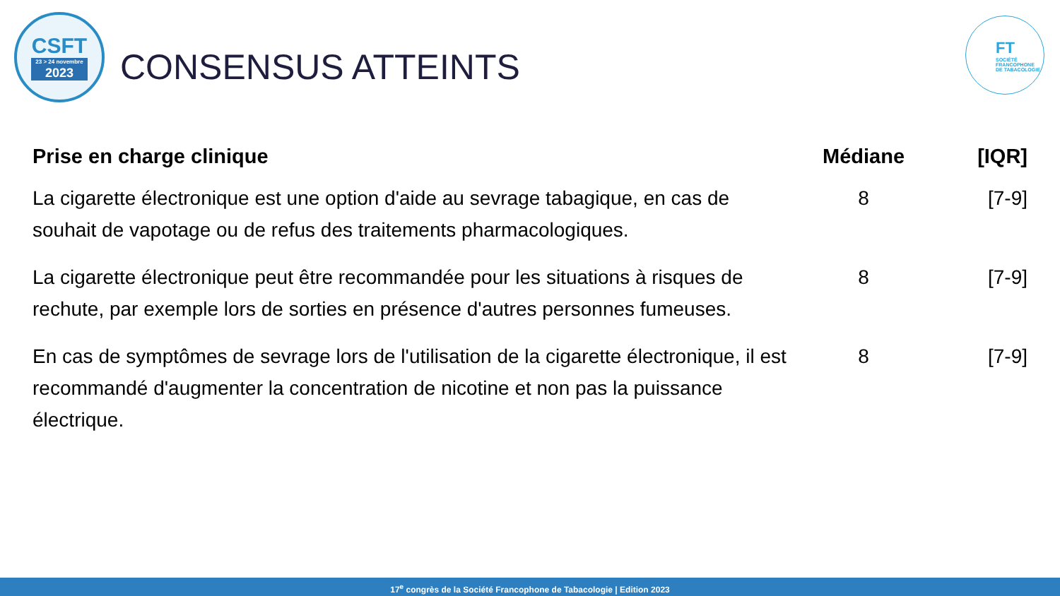CSFT
23 > 24 novembre
2023
CONSENSUS ATTEINTS
FT
SOCIÉTÉ
FRANCOPHONE
DE TABACOLOGIE
| Prise en charge clinique | Médiane | [IQR] |
| --- | --- | --- |
| La cigarette électronique est une option d'aide au sevrage tabagique, en cas de souhait de vapotage ou de refus des traitements pharmacologiques. | 8 | [7-9] |
| La cigarette électronique peut être recommandée pour les situations à risques de rechute, par exemple lors de sorties en présence d'autres personnes fumeuses. | 8 | [7-9] |
| En cas de symptômes de sevrage lors de l'utilisation de la cigarette électronique, il est recommandé d'augmenter la concentration de nicotine et non pas la puissance électrique. | 8 | [7-9] |
17<sup>e</sup> congrès de la Société Francophone de Tabacologie | Edition 2023